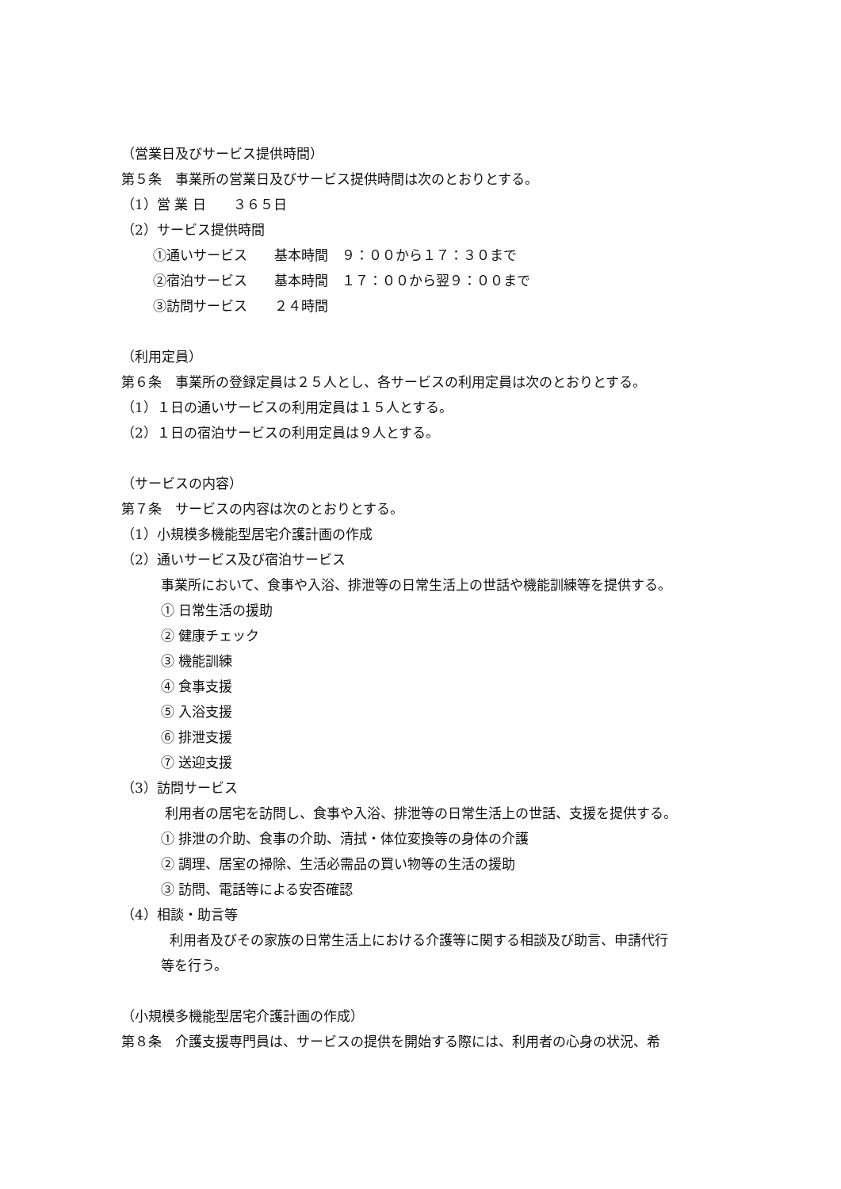（営業日及びサービス提供時間）
第５条　事業所の営業日及びサービス提供時間は次のとおりとする。
（1）営 業 日　　３６５日
（2）サービス提供時間
①通いサービス　　基本時間　９：００から１７：３０まで
②宿泊サービス　　基本時間　１７：００から翌９：００まで
③訪問サービス　　２４時間
（利用定員）
第６条　事業所の登録定員は２５人とし、各サービスの利用定員は次のとおりとする。
（1）１日の通いサービスの利用定員は１５人とする。
（2）１日の宿泊サービスの利用定員は９人とする。
（サービスの内容）
第７条　サービスの内容は次のとおりとする。
（1）小規模多機能型居宅介護計画の作成
（2）通いサービス及び宿泊サービス
事業所において、食事や入浴、排泄等の日常生活上の世話や機能訓練等を提供する。
① 日常生活の援助
② 健康チェック
③ 機能訓練
④ 食事支援
⑤ 入浴支援
⑥ 排泄支援
⑦ 送迎支援
（3）訪問サービス
利用者の居宅を訪問し、食事や入浴、排泄等の日常生活上の世話、支援を提供する。
① 排泄の介助、食事の介助、清拭・体位変換等の身体の介護
② 調理、居室の掃除、生活必需品の買い物等の生活の援助
③ 訪問、電話等による安否確認
（4）相談・助言等
利用者及びその家族の日常生活上における介護等に関する相談及び助言、申請代行
等を行う。
（小規模多機能型居宅介護計画の作成）
第８条　介護支援専門員は、サービスの提供を開始する際には、利用者の心身の状況、希